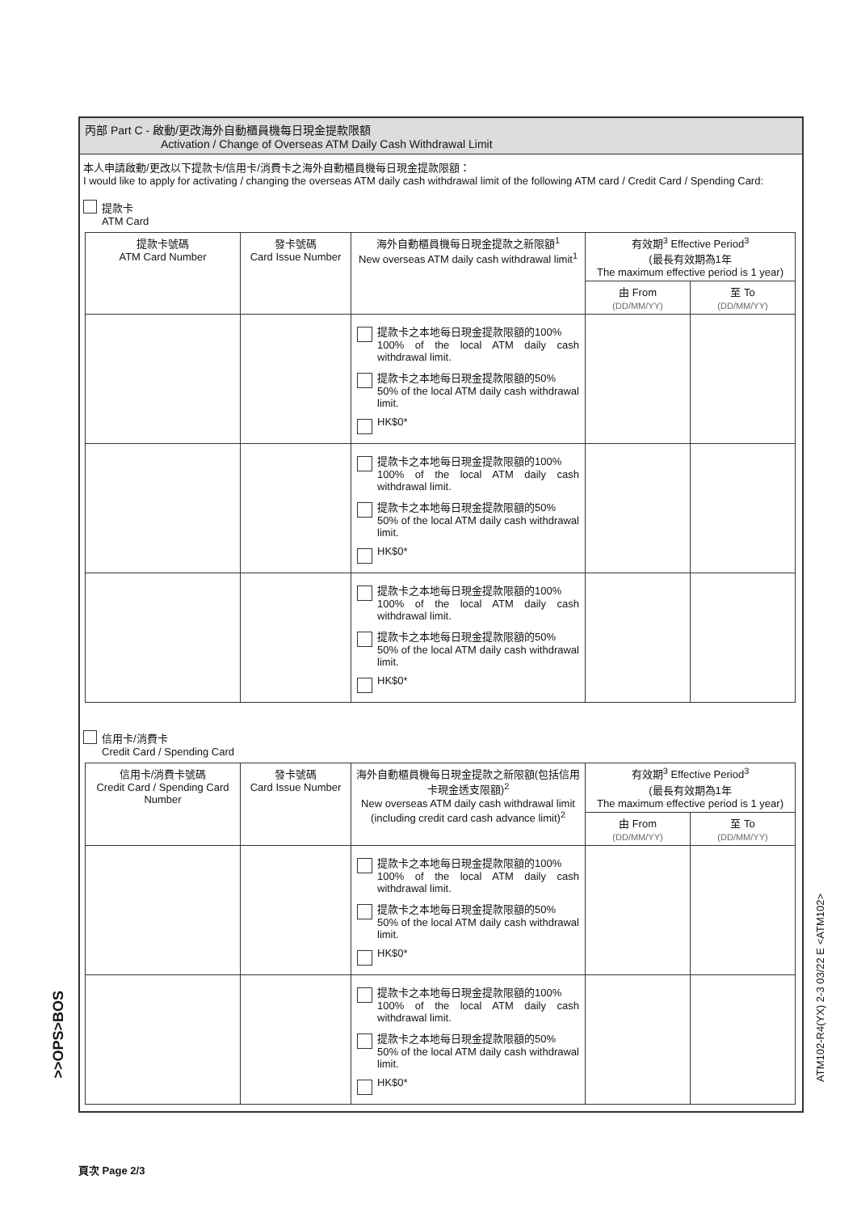丙部 Part C - 啟動/更改海外自動櫃員機每日現金提款限額
Activation / Change of Overseas ATM Daily Cash Withdrawal Limit
本人申請啟動/更改以下提款卡/信用卡/消費卡之海外自動櫃員機每日現金提款限額：
I would like to apply for activating / changing the overseas ATM daily cash withdrawal limit of the following ATM card / Credit Card / Spending Card:
提款卡
ATM Card
| 提款卡號碼 ATM Card Number | 發卡號碼 Card Issue Number | 海外自動櫃員機每日現金提款之新限額<sup>1</sup> New overseas ATM daily cash withdrawal limit<sup>1</sup> | 有效期<sup>3</sup> Effective Period<sup>3</sup> (最長有效期為1年 The maximum effective period is 1 year) | |
| --- | --- | --- | --- | --- |
| | | | 由 From (DD/MM/YY) | 至 To (DD/MM/YY) |
| | | 提款卡之本地每日現金提款限額的100% 100% of the local ATM daily cash withdrawal limit. 提款卡之本地每日現金提款限額的50% 50% of the local ATM daily cash withdrawal limit. HK$0* | | |
| | | 提款卡之本地每日現金提款限額的100% 100% of the local ATM daily cash withdrawal limit. 提款卡之本地每日現金提款限額的50% 50% of the local ATM daily cash withdrawal limit. HK$0* | | |
| | | 提款卡之本地每日現金提款限額的100% 100% of the local ATM daily cash withdrawal limit. 提款卡之本地每日現金提款限額的50% 50% of the local ATM daily cash withdrawal limit. HK$0* | | |
信用卡/消費卡
Credit Card / Spending Card
| 信用卡/消費卡號碼 Credit Card / Spending Card Number | 發卡號碼 Card Issue Number | 海外自動櫃員機每日現金提款之新限額(包括信用卡現金透支限額)<sup>2</sup> New overseas ATM daily cash withdrawal limit (including credit card cash advance limit)<sup>2</sup> | 有效期<sup>3</sup> Effective Period<sup>3</sup> (最長有效期為1年 The maximum effective period is 1 year) | |
| --- | --- | --- | --- | --- |
| | | | 由 From (DD/MM/YY) | 至 To (DD/MM/YY) |
| | | 提款卡之本地每日現金提款限額的100% 100% of the local ATM daily cash withdrawal limit. 提款卡之本地每日現金提款限額的50% 50% of the local ATM daily cash withdrawal limit. HK$0* | | |
| | | 提款卡之本地每日現金提款限額的100% 100% of the local ATM daily cash withdrawal limit. 提款卡之本地每日現金提款限額的50% 50% of the local ATM daily cash withdrawal limit. HK$0* | | |
>>OPS>BOS
ATM102-R4(YX) 2-3 03/22 E <ATM102>
頁次 Page 2/3